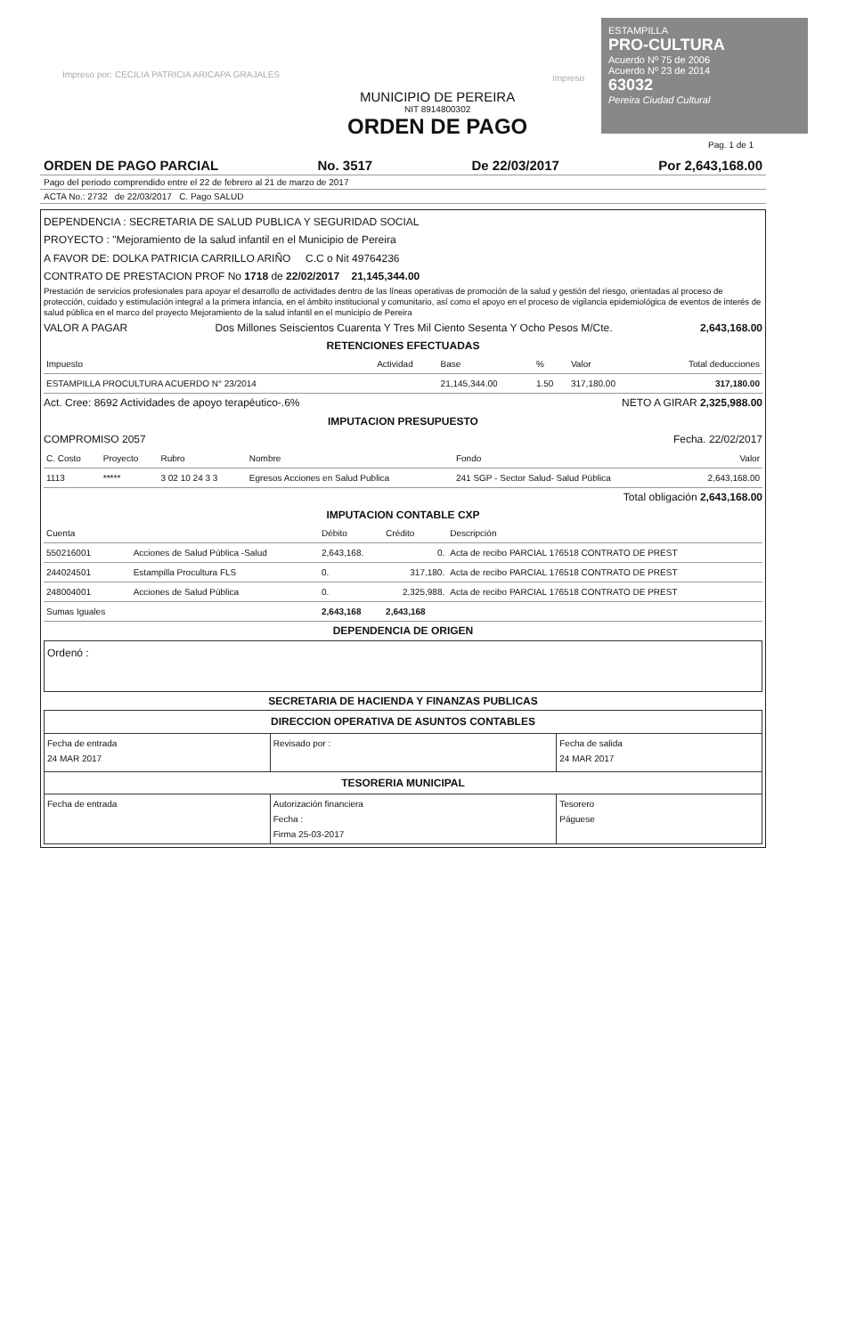Impreso por: CECILIA PATRICIA ARICAPA GRAJALES
Impreso
MUNICIPIO DE PEREIRA
NIT 8914800302
ORDEN DE PAGO
ESTAMPILLA
PRO-CULTURA
Acuerdo Nº 75 de 2006
Acuerdo Nº 23 de 2014
63032
Pereira Ciudad Cultural
Pag. 1 de 1
ORDEN DE PAGO PARCIAL No. 3517 De 22/03/2017 Por 2,643,168.00
Pago del periodo comprendido entre el 22 de febrero al 21 de marzo de 2017
ACTA No.: 2732 de 22/03/2017 C. Pago SALUD
DEPENDENCIA : SECRETARIA DE SALUD PUBLICA Y SEGURIDAD SOCIAL
PROYECTO : "Mejoramiento de la salud infantil en el Municipio de Pereira
A FAVOR DE: DOLKA PATRICIA CARRILLO ARIÑO C.C o Nit 49764236
CONTRATO DE PRESTACION PROF No 1718 de 22/02/2017 21,145,344.00
Prestación de servicios profesionales para apoyar el desarrollo de actividades dentro de las líneas operativas de promoción de la salud y gestión del riesgo, orientadas al proceso de protección, cuidado y estimulación integral a la primera infancia, en el ámbito institucional y comunitario, así como el apoyo en el proceso de vigilancia epidemiológica de eventos de interés de salud pública en el marco del proyecto Mejoramiento de la salud infantil en el municipio de Pereira
VALOR A PAGAR Dos Millones Seiscientos Cuarenta Y Tres Mil Ciento Sesenta Y Ocho Pesos M/Cte. 2,643,168.00
RETENCIONES EFECTUADAS
| Impuesto | Actividad | Base | % | Valor | Total deducciones |
| --- | --- | --- | --- | --- | --- |
| ESTAMPILLA PROCULTURA ACUERDO N° 23/2014 | | 21,145,344.00 | 1.50 | 317,180.00 | 317,180.00 |
Act. Cree: 8692 Actividades de apoyo terapéutico-.6% NETO A GIRAR 2,325,988.00
IMPUTACION PRESUPUESTO
COMPROMISO 2057 Fecha. 22/02/2017
| C. Costo | Proyecto | Rubro | Nombre | Fondo | Valor |
| --- | --- | --- | --- | --- | --- |
| 1113 | ***** | 3 02 10 24 3 3 | Egresos Acciones en Salud Publica | 241 SGP - Sector Salud- Salud Pública | 2,643,168.00 |
Total obligación 2,643,168.00
IMPUTACION CONTABLE CXP
| Cuenta | | Débito | Crédito | Descripción |
| --- | --- | --- | --- | --- |
| 550216001 | Acciones de Salud Pública -Salud | 2,643,168. | 0. | Acta de recibo PARCIAL 176518 CONTRATO DE PREST |
| 244024501 | Estampilla Procultura FLS | 0. | 317,180. | Acta de recibo PARCIAL 176518 CONTRATO DE PREST |
| 248004001 | Acciones de Salud Pública | 0. | 2,325,988. | Acta de recibo PARCIAL 176518 CONTRATO DE PREST |
| Sumas Iguales | | 2,643,168 | 2,643,168 | |
DEPENDENCIA DE ORIGEN
Ordenó :
SECRETARIA DE HACIENDA Y FINANZAS PUBLICAS
| DIRECCION OPERATIVA DE ASUNTOS CONTABLES | | |
| Fecha de entrada 24 MAR 2017 | Revisado por : | Fecha de salida 24 MAR 2017 |
| TESORERIA MUNICIPAL | | |
| Fecha de entrada | Autorización financiera Fecha : Firma 25-03-2017 | Tesorero Páguese |